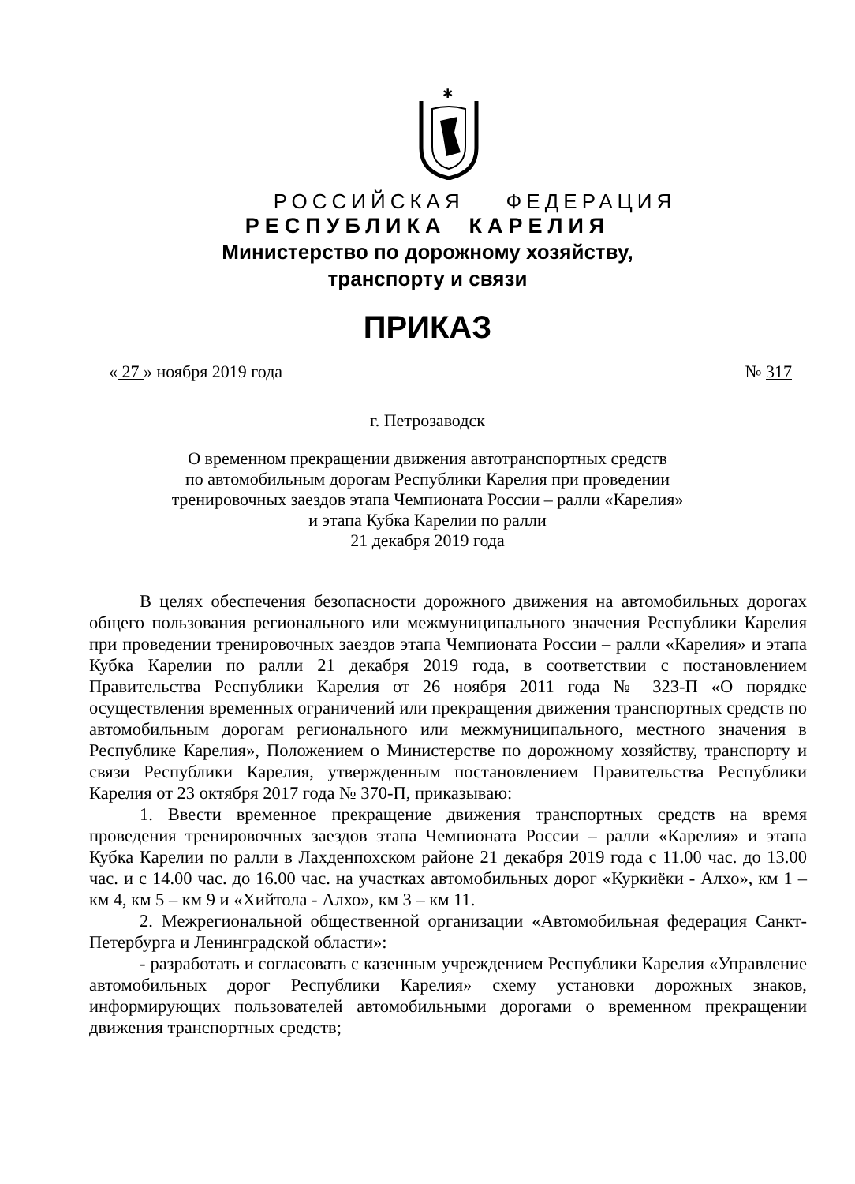✱
РОССИЙСКАЯ ФЕДЕРАЦИЯ
РЕСПУБЛИКА КАРЕЛИЯ
Министерство по дорожному хозяйству,
транспорту и связи
ПРИКАЗ
« 27 » ноября 2019 года № 317
г. Петрозаводск
О временном прекращении движения автотранспортных средств
по автомобильным дорогам Республики Карелия при проведении
тренировочных заездов этапа Чемпионата России – ралли «Карелия»
и этапа Кубка Карелии по ралли
21 декабря 2019 года
В целях обеспечения безопасности дорожного движения на автомобильных дорогах общего пользования регионального или межмуниципального значения Республики Карелия при проведении тренировочных заездов этапа Чемпионата России – ралли «Карелия» и этапа Кубка Карелии по ралли 21 декабря 2019 года, в соответствии с постановлением Правительства Республики Карелия от 26 ноября 2011 года № 323-П «О порядке осуществления временных ограничений или прекращения движения транспортных средств по автомобильным дорогам регионального или межмуниципального, местного значения в Республике Карелия», Положением о Министерстве по дорожному хозяйству, транспорту и связи Республики Карелия, утвержденным постановлением Правительства Республики Карелия от 23 октября 2017 года № 370-П, приказываю:
1. Ввести временное прекращение движения транспортных средств на время проведения тренировочных заездов этапа Чемпионата России – ралли «Карелия» и этапа Кубка Карелии по ралли в Лахденпохском районе 21 декабря 2019 года с 11.00 час. до 13.00 час. и с 14.00 час. до 16.00 час. на участках автомобильных дорог «Куркиёки - Алхо», км 1 – км 4, км 5 – км 9 и «Хийтола - Алхо», км 3 – км 11.
2. Межрегиональной общественной организации «Автомобильная федерация Санкт-Петербурга и Ленинградской области»:
- разработать и согласовать с казенным учреждением Республики Карелия «Управление автомобильных дорог Республики Карелия» схему установки дорожных знаков, информирующих пользователей автомобильными дорогами о временном прекращении движения транспортных средств;